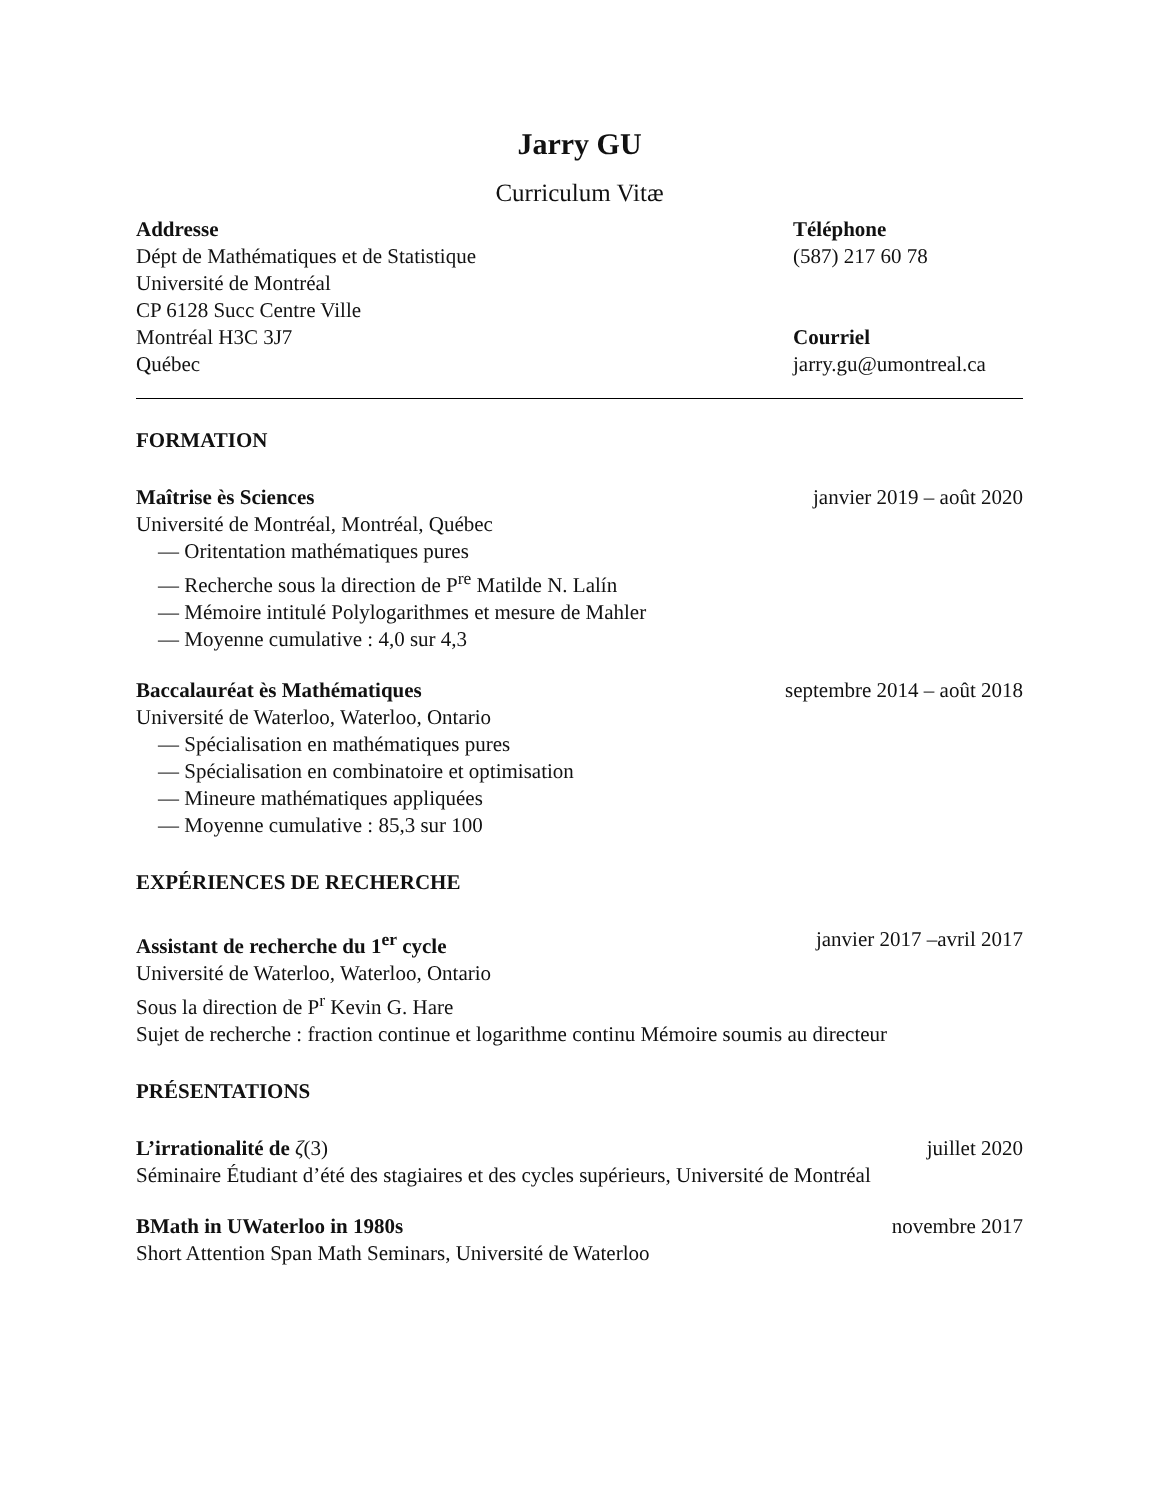Jarry GU
Curriculum Vitæ
Addresse
Dépt de Mathématiques et de Statistique
Université de Montréal
CP 6128 Succ Centre Ville
Montréal H3C 3J7
Québec
Téléphone
(587) 217 60 78
Courriel
jarry.gu@umontreal.ca
FORMATION
Maîtrise ès Sciences janvier 2019 – août 2020
Université de Montréal, Montréal, Québec
— Oritentation mathématiques pures
— Recherche sous la direction de P<sup>re</sup> Matilde N. Lalín
— Mémoire intitulé Polylogarithmes et mesure de Mahler
— Moyenne cumulative : 4,0 sur 4,3
Baccalauréat ès Mathématiques septembre 2014 – août 2018
Université de Waterloo, Waterloo, Ontario
— Spécialisation en mathématiques pures
— Spécialisation en combinatoire et optimisation
— Mineure mathématiques appliquées
— Moyenne cumulative : 85,3 sur 100
EXPÉRIENCES DE RECHERCHE
Assistant de recherche du 1<sup>er</sup> cycle janvier 2017 –avril 2017
Université de Waterloo, Waterloo, Ontario
Sous la direction de P<sup>r</sup> Kevin G. Hare
Sujet de recherche : fraction continue et logarithme continu Mémoire soumis au directeur
PRÉSENTATIONS
L’irrationalité de ζ(3) juillet 2020
Séminaire Étudiant d’été des stagiaires et des cycles supérieurs, Université de Montréal
BMath in UWaterloo in 1980s novembre 2017
Short Attention Span Math Seminars, Université de Waterloo